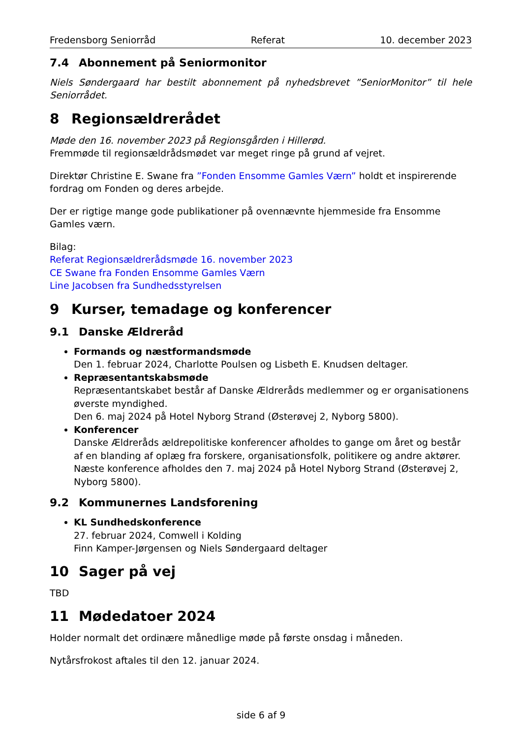Fredensborg Seniorråd Referat 10. december 2023
7.4 Abonnement på Seniormonitor
Niels Søndergaard har bestilt abonnement på nyhedsbrevet ”SeniorMonitor” til hele Seniorrådet.
8 Regionsældrerådet
Møde den 16. november 2023 på Regionsgården i Hillerød.
Fremmøde til regionsældrådsmødet var meget ringe på grund af vejret.
Direktør Christine E. Swane fra ”Fonden Ensomme Gamles Værn” holdt et inspirerende fordrag om Fonden og deres arbejde.
Der er rigtige mange gode publikationer på ovennævnte hjemmeside fra Ensomme Gamles værn.
Bilag:
Referat Regionsældrerådsmøde 16. november 2023
CE Swane fra Fonden Ensomme Gamles Værn
Line Jacobsen fra Sundhedsstyrelsen
9 Kurser, temadage og konferencer
9.1 Danske Ældreråd
Formands og næstformandsmøde
Den 1. februar 2024, Charlotte Poulsen og Lisbeth E. Knudsen deltager.
Repræsentantskabsmøde
Repræsentantskabet består af Danske Ældreråds medlemmer og er organisationens øverste myndighed.
Den 6. maj 2024 på Hotel Nyborg Strand (Østerøvej 2, Nyborg 5800).
Konferencer
Danske Ældreråds ældrepolitiske konferencer afholdes to gange om året og består af en blanding af oplæg fra forskere, organisationsfolk, politikere og andre aktører. Næste konference afholdes den 7. maj 2024 på Hotel Nyborg Strand (Østerøvej 2, Nyborg 5800).
9.2 Kommunernes Landsforening
KL Sundhedskonference
27. februar 2024, Comwell i Kolding
Finn Kamper-Jørgensen og Niels Søndergaard deltager
10 Sager på vej
TBD
11 Mødedatoer 2024
Holder normalt det ordinære månedlige møde på første onsdag i måneden.
Nytårsfrokost aftales til den 12. januar 2024.
side 6 af 9